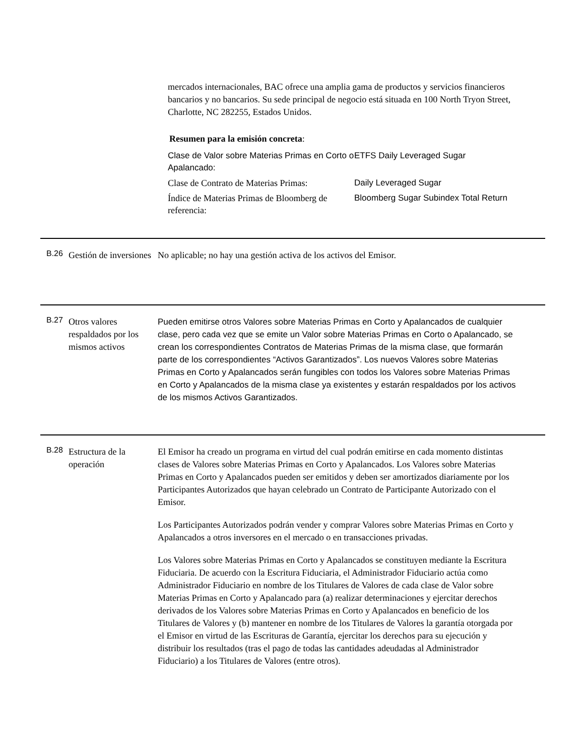mercados internacionales, BAC ofrece una amplia gama de productos y servicios financieros bancarios y no bancarios. Su sede principal de negocio está situada en 100 North Tryon Street, Charlotte, NC 282255, Estados Unidos.
Resumen para la emisión concreta:
| Clase de Valor sobre Materias Primas en Corto o Apalancado: | ETFS Daily Leveraged Sugar |
| Clase de Contrato de Materias Primas: | Daily Leveraged Sugar |
| Índice de Materias Primas de Bloomberg de referencia: | Bloomberg Sugar Subindex Total Return |
B.26
Gestión de inversiones
No aplicable; no hay una gestión activa de los activos del Emisor.
B.27
Otros valores respaldados por los mismos activos
Pueden emitirse otros Valores sobre Materias Primas en Corto y Apalancados de cualquier clase, pero cada vez que se emite un Valor sobre Materias Primas en Corto o Apalancado, se crean los correspondientes Contratos de Materias Primas de la misma clase, que formarán parte de los correspondientes “Activos Garantizados”. Los nuevos Valores sobre Materias Primas en Corto y Apalancados serán fungibles con todos los Valores sobre Materias Primas en Corto y Apalancados de la misma clase ya existentes y estarán respaldados por los activos de los mismos Activos Garantizados.
B.28
Estructura de la operación
El Emisor ha creado un programa en virtud del cual podrán emitirse en cada momento distintas clases de Valores sobre Materias Primas en Corto y Apalancados. Los Valores sobre Materias Primas en Corto y Apalancados pueden ser emitidos y deben ser amortizados diariamente por los Participantes Autorizados que hayan celebrado un Contrato de Participante Autorizado con el Emisor.
Los Participantes Autorizados podrán vender y comprar Valores sobre Materias Primas en Corto y Apalancados a otros inversores en el mercado o en transacciones privadas.
Los Valores sobre Materias Primas en Corto y Apalancados se constituyen mediante la Escritura Fiduciaria. De acuerdo con la Escritura Fiduciaria, el Administrador Fiduciario actúa como Administrador Fiduciario en nombre de los Titulares de Valores de cada clase de Valor sobre Materias Primas en Corto y Apalancado para (a) realizar determinaciones y ejercitar derechos derivados de los Valores sobre Materias Primas en Corto y Apalancados en beneficio de los Titulares de Valores y (b) mantener en nombre de los Titulares de Valores la garantía otorgada por el Emisor en virtud de las Escrituras de Garantía, ejercitar los derechos para su ejecución y distribuir los resultados (tras el pago de todas las cantidades adeudadas al Administrador Fiduciario) a los Titulares de Valores (entre otros).